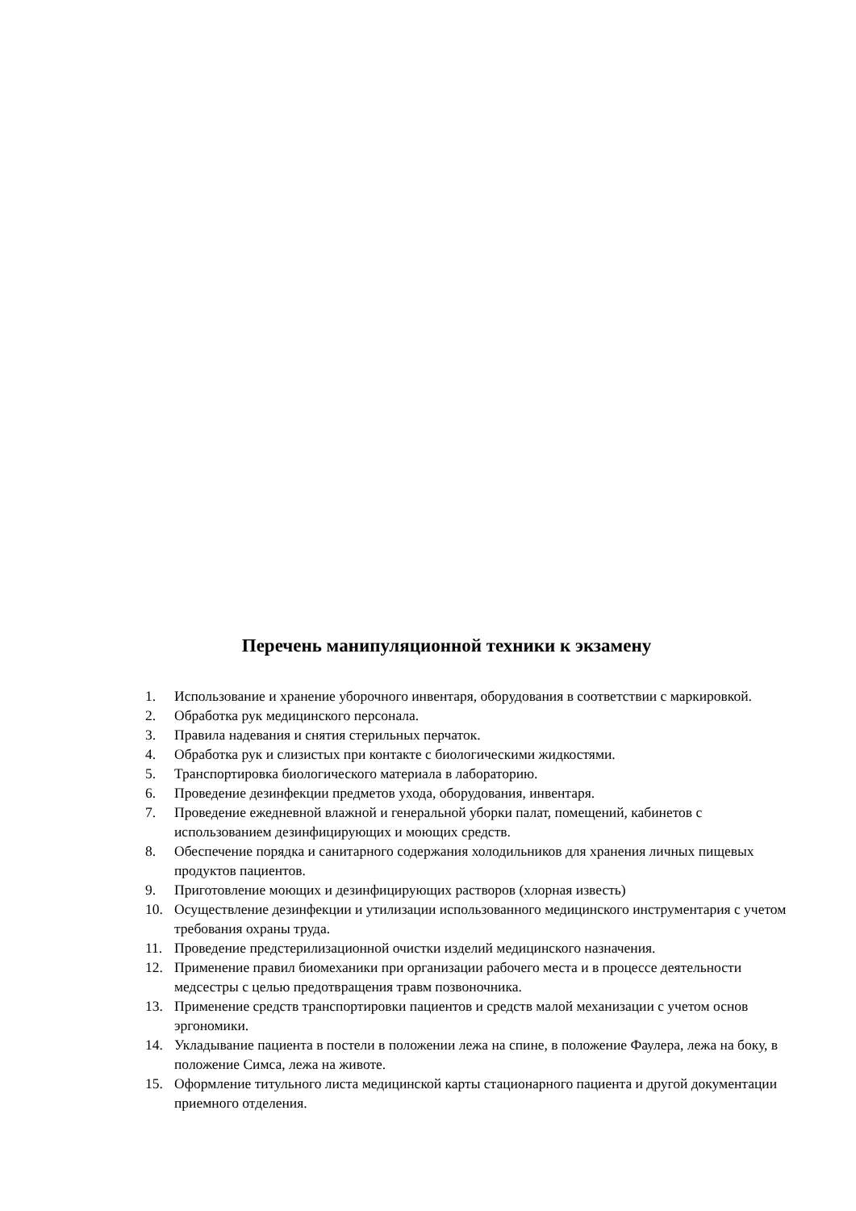Перечень манипуляционной техники к экзамену
1. Использование и хранение уборочного инвентаря, оборудования в соответствии с маркировкой.
2. Обработка рук медицинского персонала.
3. Правила надевания и снятия стерильных перчаток.
4. Обработка рук и слизистых при контакте с биологическими жидкостями.
5. Транспортировка биологического материала в лабораторию.
6. Проведение дезинфекции предметов ухода, оборудования, инвентаря.
7. Проведение ежедневной влажной и генеральной уборки палат, помещений, кабинетов с использованием дезинфицирующих и моющих средств.
8. Обеспечение порядка и санитарного содержания холодильников для хранения личных пищевых продуктов пациентов.
9. Приготовление моющих и дезинфицирующих растворов (хлорная известь)
10. Осуществление дезинфекции и утилизации использованного медицинского инструментария с учетом требования охраны труда.
11. Проведение предстерилизационной очистки изделий медицинского назначения.
12. Применение правил биомеханики при организации рабочего места и в процессе деятельности медсестры с целью предотвращения травм позвоночника.
13. Применение средств транспортировки пациентов и средств малой механизации с учетом основ эргономики.
14. Укладывание пациента в постели в положении лежа на спине, в положение Фаулера, лежа на боку, в положение Симса, лежа на животе.
15. Оформление титульного листа медицинской карты стационарного пациента и другой документации приемного отделения.